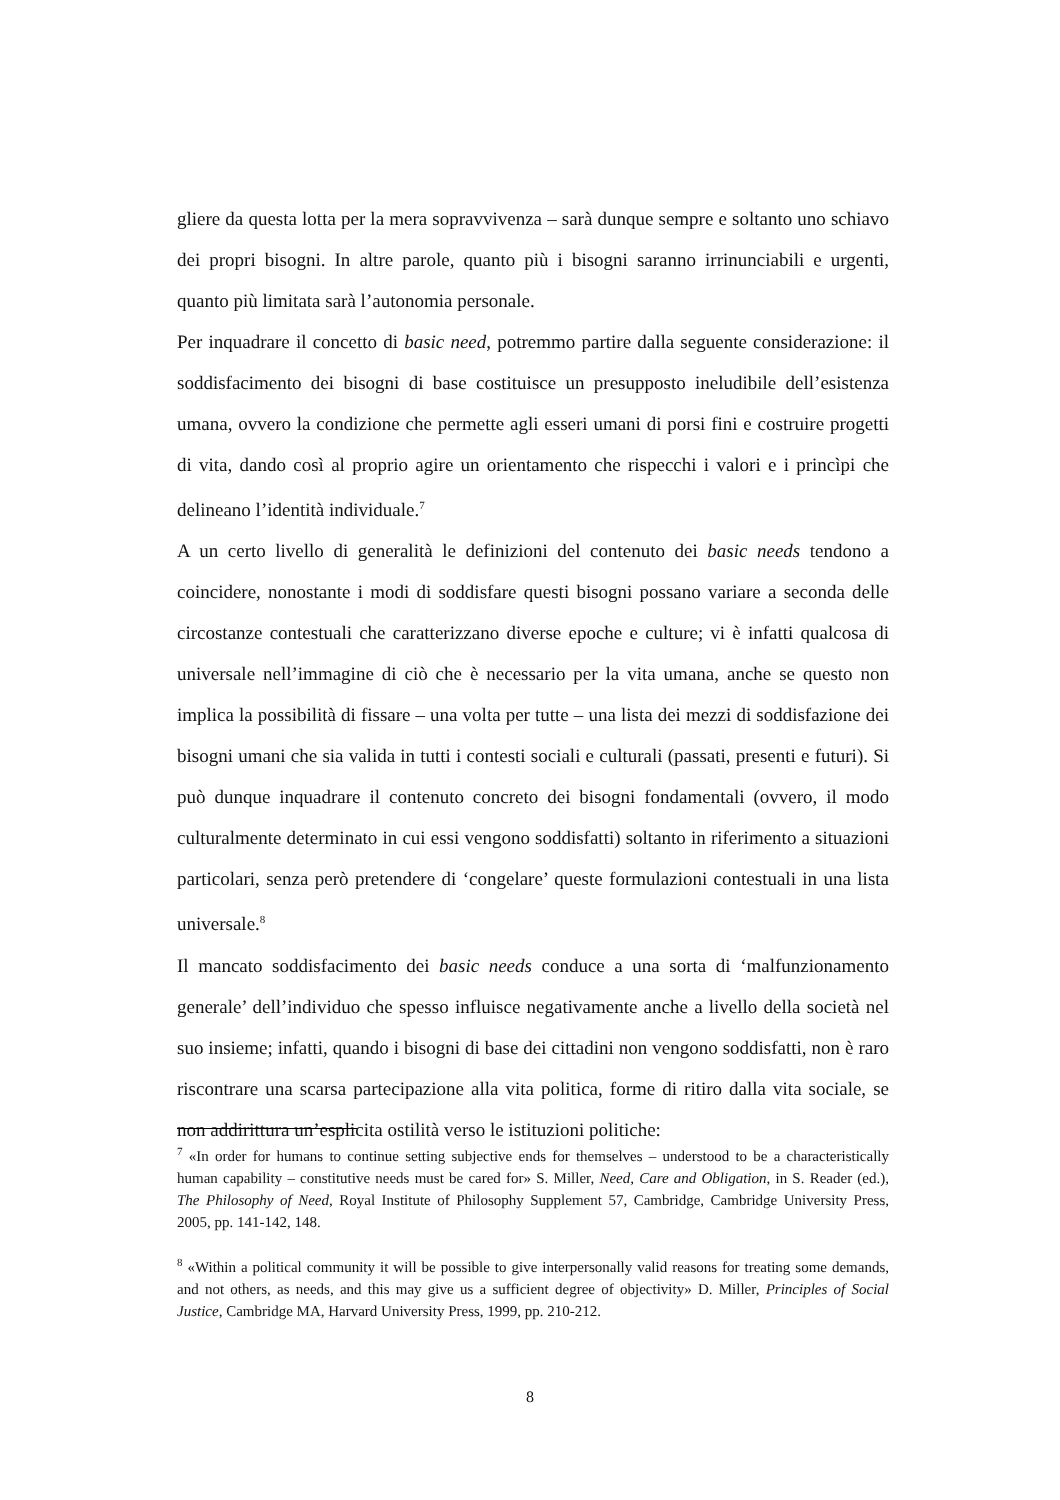gliere da questa lotta per la mera sopravvivenza – sarà dunque sempre e soltanto uno schiavo dei propri bisogni. In altre parole, quanto più i bisogni saranno irrinunciabili e urgenti, quanto più limitata sarà l’autonomia personale.
Per inquadrare il concetto di basic need, potremmo partire dalla seguente considerazione: il soddisfacimento dei bisogni di base costituisce un presupposto ineludibile dell’esistenza umana, ovvero la condizione che permette agli esseri umani di porsi fini e costruire progetti di vita, dando così al proprio agire un orientamento che rispecchi i valori e i princìpi che delineano l’identità individuale.<sup>7</sup>
A un certo livello di generalità le definizioni del contenuto dei basic needs tendono a coincidere, nonostante i modi di soddisfare questi bisogni possano variare a seconda delle circostanze contestuali che caratterizzano diverse epoche e culture; vi è infatti qualcosa di universale nell’immagine di ciò che è necessario per la vita umana, anche se questo non implica la possibilità di fissare – una volta per tutte – una lista dei mezzi di soddisfazione dei bisogni umani che sia valida in tutti i contesti sociali e culturali (passati, presenti e futuri). Si può dunque inquadrare il contenuto concreto dei bisogni fondamentali (ovvero, il modo culturalmente determinato in cui essi vengono soddisfatti) soltanto in riferimento a situazioni particolari, senza però pretendere di ‘congelare’ queste formulazioni contestuali in una lista universale.<sup>8</sup>
Il mancato soddisfacimento dei basic needs conduce a una sorta di ‘malfunzionamento generale’ dell’individuo che spesso influisce negativamente anche a livello della società nel suo insieme; infatti, quando i bisogni di base dei cittadini non vengono soddisfatti, non è raro riscontrare una scarsa partecipazione alla vita politica, forme di ritiro dalla vita sociale, se non addirittura un’esplicita ostilità verso le istituzioni politiche:
<sup>7</sup> «In order for humans to continue setting subjective ends for themselves – understood to be a characteristically human capability – constitutive needs must be cared for» S. Miller, Need, Care and Obligation, in S. Reader (ed.), The Philosophy of Need, Royal Institute of Philosophy Supplement 57, Cambridge, Cambridge University Press, 2005, pp. 141-142, 148.
<sup>8</sup> «Within a political community it will be possible to give interpersonally valid reasons for treating some demands, and not others, as needs, and this may give us a sufficient degree of objectivity» D. Miller, Principles of Social Justice, Cambridge MA, Harvard University Press, 1999, pp. 210-212.
8